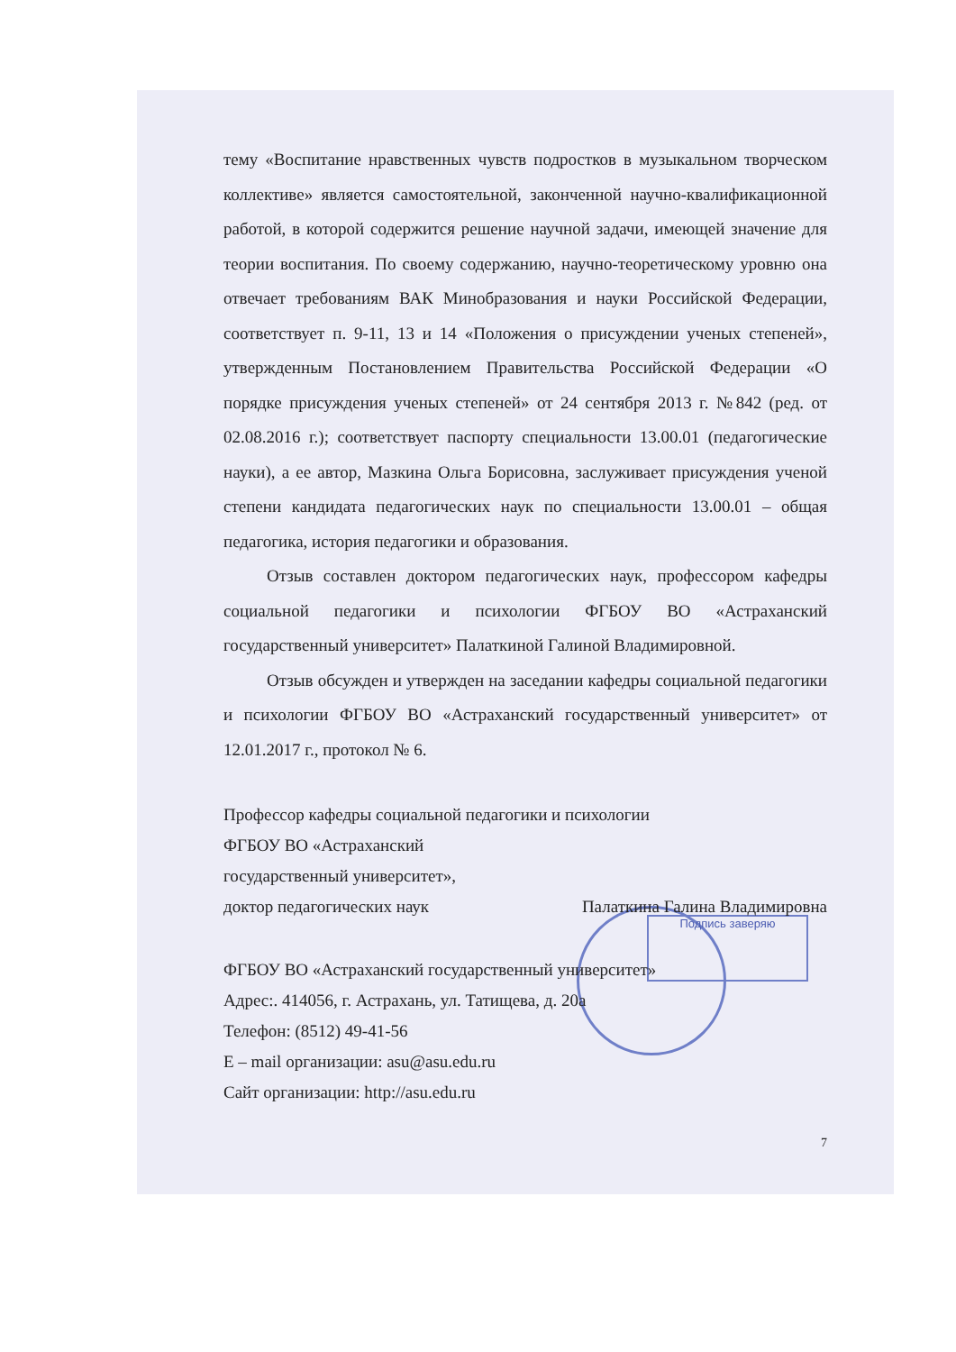Подпись заверяю
тему «Воспитание нравственных чувств подростков в музыкальном творческом коллективе» является самостоятельной, законченной научно-квалификационной работой, в которой содержится решение научной задачи, имеющей значение для теории воспитания. По своему содержанию, научно-теоретическому уровню она отвечает требованиям ВАК Минобразования и науки Российской Федерации, соответствует п. 9-11, 13 и 14 «Положения о присуждении ученых степеней», утвержденным Постановлением Правительства Российской Федерации «О порядке присуждения ученых степеней» от 24 сентября 2013 г. №842 (ред. от 02.08.2016 г.); соответствует паспорту специальности 13.00.01 (педагогические науки), а ее автор, Мазкина Ольга Борисовна, заслуживает присуждения ученой степени кандидата педагогических наук по специальности 13.00.01 – общая педагогика, история педагогики и образования.
Отзыв составлен доктором педагогических наук, профессором кафедры социальной педагогики и психологии ФГБОУ ВО «Астраханский государственный университет» Палаткиной Галиной Владимировной.
Отзыв обсужден и утвержден на заседании кафедры социальной педагогики и психологии ФГБОУ ВО «Астраханский государственный университет» от 12.01.2017 г., протокол № 6.
Профессор кафедры социальной педагогики и психологии
ФГБОУ ВО «Астраханский
государственный университет»,
доктор педагогических наук Палаткина Галина Владимировна
ФГБОУ ВО «Астраханский государственный университет»
Адрес:. 414056, г. Астрахань, ул. Татищева, д. 20а
Телефон: (8512) 49-41-56
E – mail организации: asu@asu.edu.ru
Сайт организации: http://asu.edu.ru
7